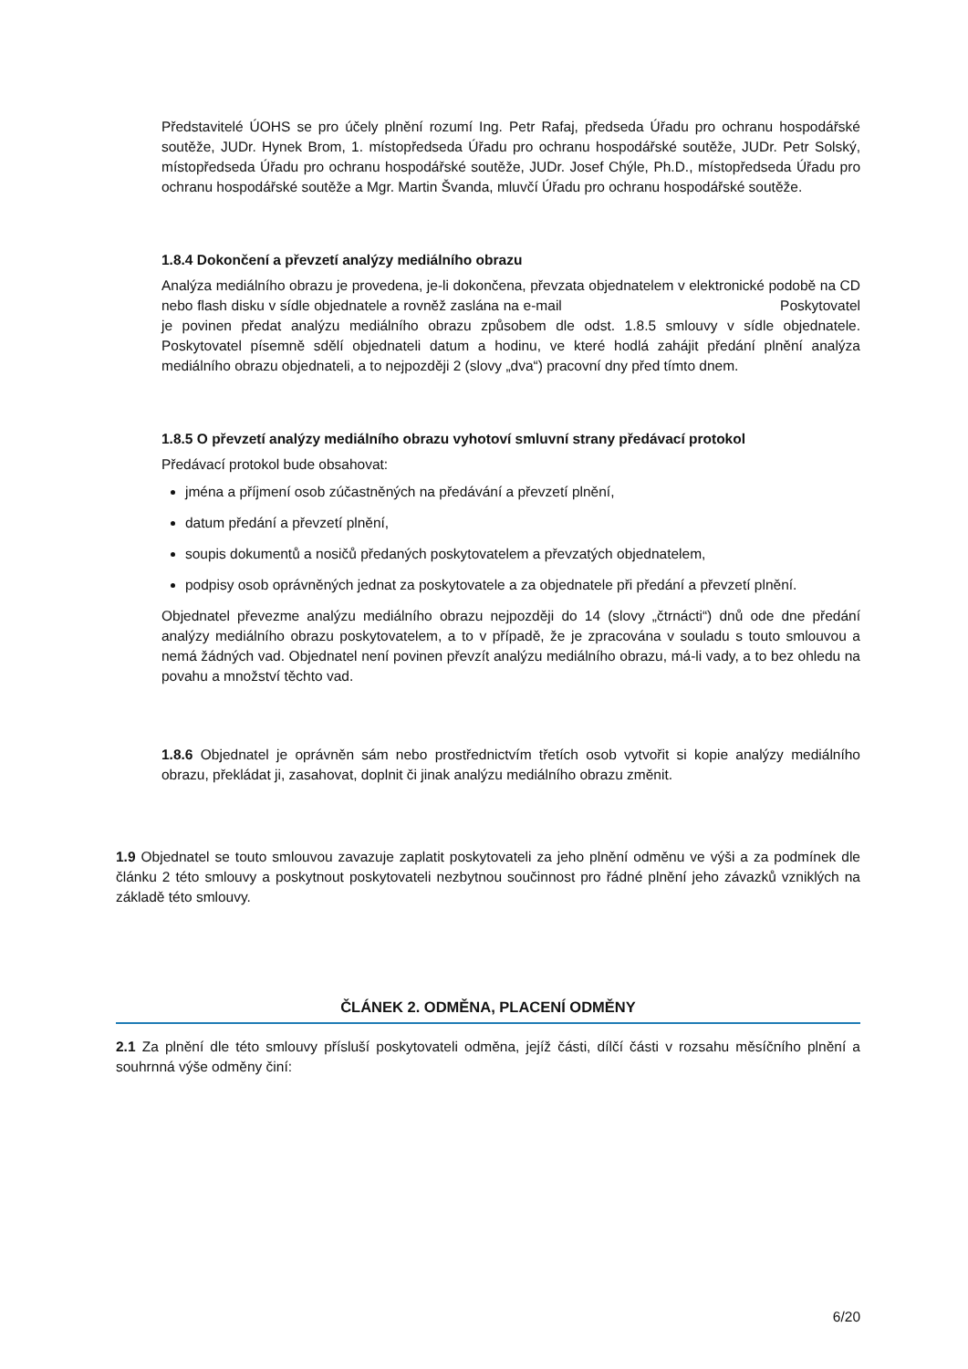Představitelé ÚOHS se pro účely plnění rozumí Ing. Petr Rafaj, předseda Úřadu pro ochranu hospodářské soutěže, JUDr. Hynek Brom, 1. místopředseda Úřadu pro ochranu hospodářské soutěže, JUDr. Petr Solský, místopředseda Úřadu pro ochranu hospodářské soutěže, JUDr. Josef Chýle, Ph.D., místopředseda Úřadu pro ochranu hospodářské soutěže a Mgr. Martin Švanda, mluvčí Úřadu pro ochranu hospodářské soutěže.
1.8.4 Dokončení a převzetí analýzy mediálního obrazu
Analýza mediálního obrazu je provedena, je-li dokončena, převzata objednatelem v elektronické podobě na CD nebo flash disku v sídle objednatele a rovněž zaslána na e-mail Poskytovatel je povinen předat analýzu mediálního obrazu způsobem dle odst. 1.8.5 smlouvy v sídle objednatele. Poskytovatel písemně sdělí objednateli datum a hodinu, ve které hodlá zahájit předání plnění analýza mediálního obrazu objednateli, a to nejpozději 2 (slovy „dva“) pracovní dny před tímto dnem.
1.8.5 O převzetí analýzy mediálního obrazu vyhotoví smluvní strany předávací protokol
Předávací protokol bude obsahovat:
jména a příjmení osob zúčastněných na předávání a převzetí plnění,
datum předání a převzetí plnění,
soupis dokumentů a nosičů předaných poskytovatelem a převzatých objednatelem,
podpisy osob oprávněných jednat za poskytovatele a za objednatele při předání a převzetí plnění.
Objednatel převezme analýzu mediálního obrazu nejpozději do 14 (slovy „čtrnácti“) dnů ode dne předání analýzy mediálního obrazu poskytovatelem, a to v případě, že je zpracována v souladu s touto smlouvou a nemá žádných vad. Objednatel není povinen převzít analýzu mediálního obrazu, má-li vady, a to bez ohledu na povahu a množství těchto vad.
1.8.6 Objednatel je oprávněn sám nebo prostřednictvím třetích osob vytvořit si kopie analýzy mediálního obrazu, překládat ji, zasahovat, doplnit či jinak analýzu mediálního obrazu změnit.
1.9 Objednatel se touto smlouvou zavazuje zaplatit poskytovateli za jeho plnění odměnu ve výši a za podmínek dle článku 2 této smlouvy a poskytnout poskytovateli nezbytnou součinnost pro řádné plnění jeho závazků vzniklých na základě této smlouvy.
ČLÁNEK 2. ODMĚNA, PLACENÍ ODMĚNY
2.1 Za plnění dle této smlouvy přísluší poskytovateli odměna, jejíž části, dílčí části v rozsahu měsíčního plnění a souhrnná výše odměny činí:
6/20